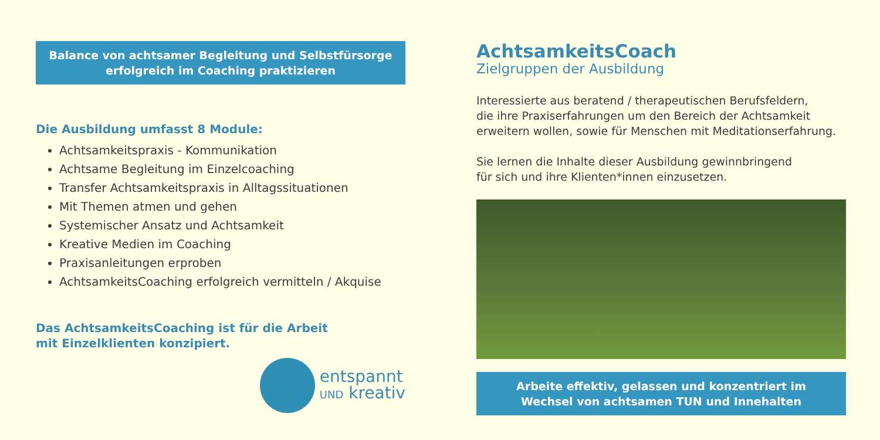Balance von achtsamer Begleitung und Selbstfürsorge
erfolgreich im Coaching praktizieren
Die Ausbildung umfasst 8 Module:
Achtsamkeitspraxis - Kommunikation
Achtsame Begleitung im Einzelcoaching
Transfer Achtsamkeitspraxis in Alltagssituationen
Mit Themen atmen und gehen
Systemischer Ansatz und Achtsamkeit
Kreative Medien im Coaching
Praxisanleitungen erproben
AchtsamkeitsCoaching erfolgreich vermitteln / Akquise
Das AchtsamkeitsCoaching ist für die Arbeit
mit Einzelklienten konzipiert.
entspannt
UND kreativ
AchtsamkeitsCoach
Zielgruppen der Ausbildung
Interessierte aus beratend / therapeutischen Berufsfeldern,
die ihre Praxiserfahrungen um den Bereich der Achtsamkeit
erweitern wollen, sowie für Menschen mit Meditationserfahrung.
Sie lernen die Inhalte dieser Ausbildung gewinnbringend
für sich und ihre Klienten*innen einzusetzen.
Arbeite effektiv, gelassen und konzentriert im
Wechsel von achtsamen TUN und Innehalten